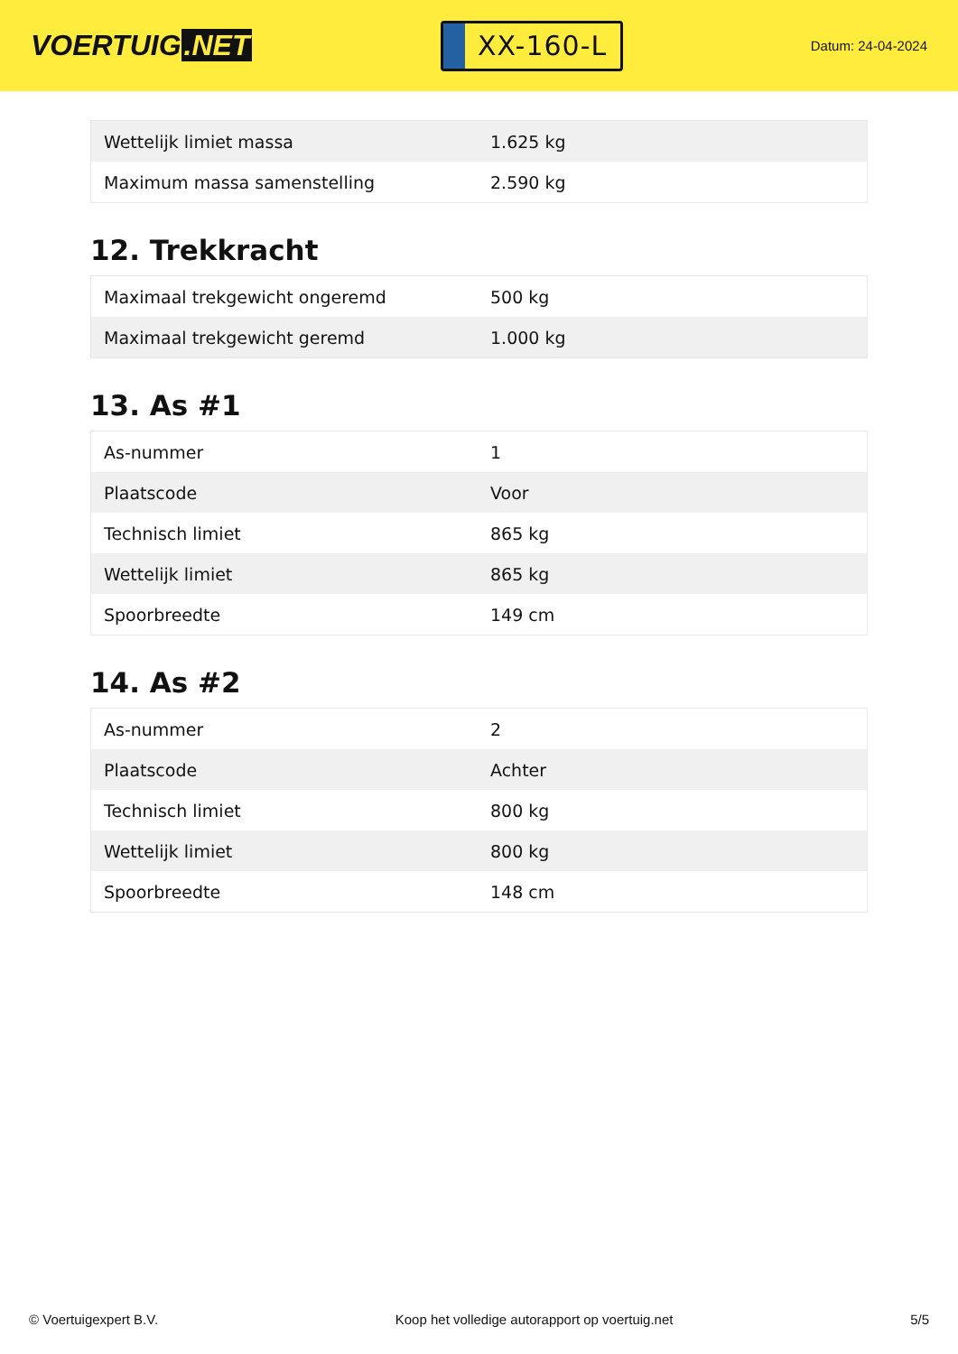VOERTUIG.NET
XX-160-L
Datum: 24-04-2024
| Wettelijk limiet massa | 1.625 kg |
| Maximum massa samenstelling | 2.590 kg |
12. Trekkracht
| Maximaal trekgewicht ongeremd | 500 kg |
| Maximaal trekgewicht geremd | 1.000 kg |
13. As #1
| As-nummer | 1 |
| Plaatscode | Voor |
| Technisch limiet | 865 kg |
| Wettelijk limiet | 865 kg |
| Spoorbreedte | 149 cm |
14. As #2
| As-nummer | 2 |
| Plaatscode | Achter |
| Technisch limiet | 800 kg |
| Wettelijk limiet | 800 kg |
| Spoorbreedte | 148 cm |
© Voertuigexpert B.V. Koop het volledige autorapport op voertuig.net 5/5